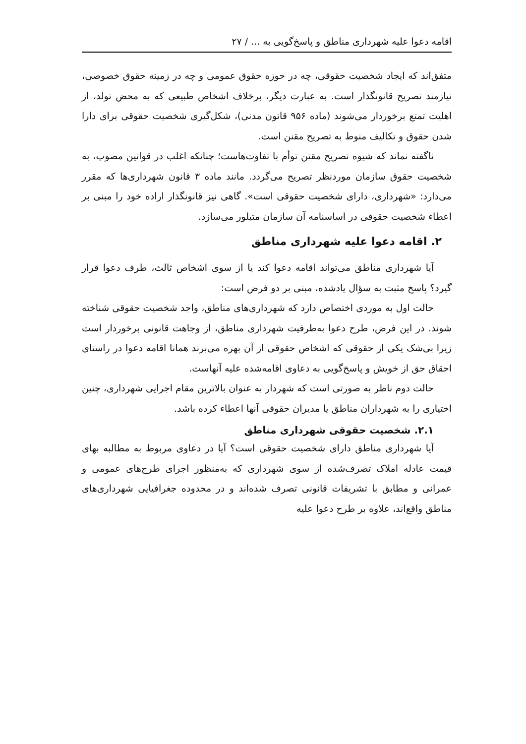اقامه دعوا علیه شهرداری مناطق و پاسخ‌گویی به ... / ۲۷
متفق‌اند که ایجاد شخصیت حقوقی، چه در حوزه حقوق عمومی و چه در زمینه حقوق خصوصی، نیازمند تصریح قانونگذار است. به عبارت دیگر، برخلاف اشخاص طبیعی که به محض تولد، از اهلیت تمتع برخوردار می‌شوند (ماده ۹۵۶ قانون مدنی)، شکل‌گیری شخصیت حقوقی برای دارا شدن حقوق و تکالیف منوط به تصریح مقنن است.
ناگفته نماند که شیوه تصریح مقنن توأم با تفاوت‌هاست؛ چنانکه اغلب در قوانین مصوب، به شخصیت حقوق سازمان موردنظر تصریح می‌گردد. مانند ماده ۳ قانون شهرداری‌ها که مقرر می‌دارد: «شهرداری، دارای شخصیت حقوقی است». گاهی نیز قانونگذار اراده خود را مبنی بر اعطاء شخصیت حقوقی در اساسنامه آن سازمان متبلور می‌سازد.
۲. اقامه دعوا علیه شهرداری مناطق
آیا شهرداری مناطق می‌تواند اقامه دعوا کند یا از سوی اشخاص ثالث، طرف دعوا قرار گیرد؟ پاسخ مثبت به سؤال یادشده، مبنی بر دو فرض است:
حالت اول به موردی اختصاص دارد که شهرداری‌های مناطق، واجد شخصیت حقوقی شناخته شوند. در این فرض، طرح دعوا به‌طرفیت شهرداری مناطق، از وجاهت قانونی برخوردار است زیرا بی‌شک یکی از حقوقی که اشخاص حقوقی از آن بهره می‌برند همانا اقامه دعوا در راستای احقاق حق از خویش و پاسخ‌گویی به دعاوی اقامه‌شده علیه آنهاست.
حالت دوم ناظر به صورتی است که شهردار به عنوان بالاترین مقام اجرایی شهرداری، چنین اختیاری را به شهرداران مناطق یا مدیران حقوقی آنها اعطاء کرده باشد.
۲.۱. شخصیت حقوقی شهرداری مناطق
آیا شهرداری مناطق دارای شخصیت حقوقی است؟ آیا در دعاوی مربوط به مطالبه بهای قیمت عادله املاک تصرف‌شده از سوی شهرداری که به‌منظور اجرای طرح‌های عمومی و عمرانی و مطابق با تشریفات قانونی تصرف شده‌اند و در محدوده جغرافیایی شهرداری‌های مناطق واقع‌اند، علاوه بر طرح دعوا علیه